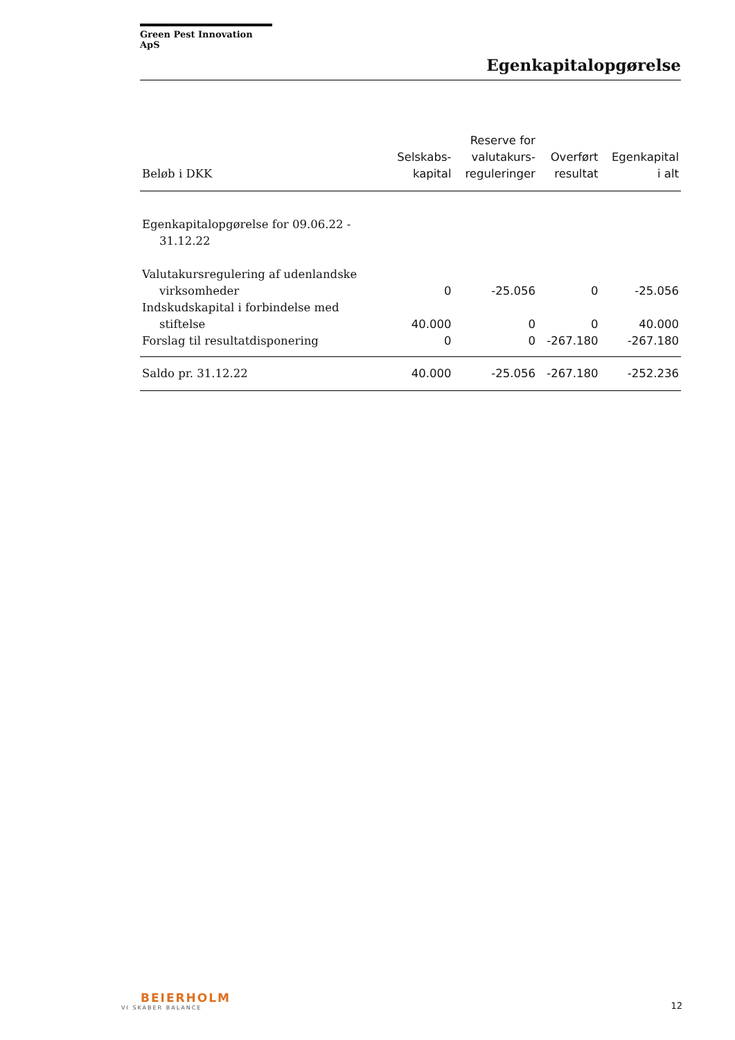Green Pest Innovation ApS
Egenkapitalopgørelse
| Beløb i DKK | Selskabs- kapital | Reserve for valutakurs- reguleringer | Overført resultat | Egenkapital i alt |
| --- | --- | --- | --- | --- |
| Egenkapitalopgørelse for 09.06.22 - 31.12.22 | | | | |
| Valutakursregulering af udenlandske virksomheder | 0 | -25.056 | 0 | -25.056 |
| Indskudskapital i forbindelse med stiftelse | 40.000 | 0 | 0 | 40.000 |
| Forslag til resultatdisponering | 0 | 0 | -267.180 | -267.180 |
| Saldo pr. 31.12.22 | 40.000 | -25.056 | -267.180 | -252.236 |
BEIERHOLM
VI SKABER BALANCE
12